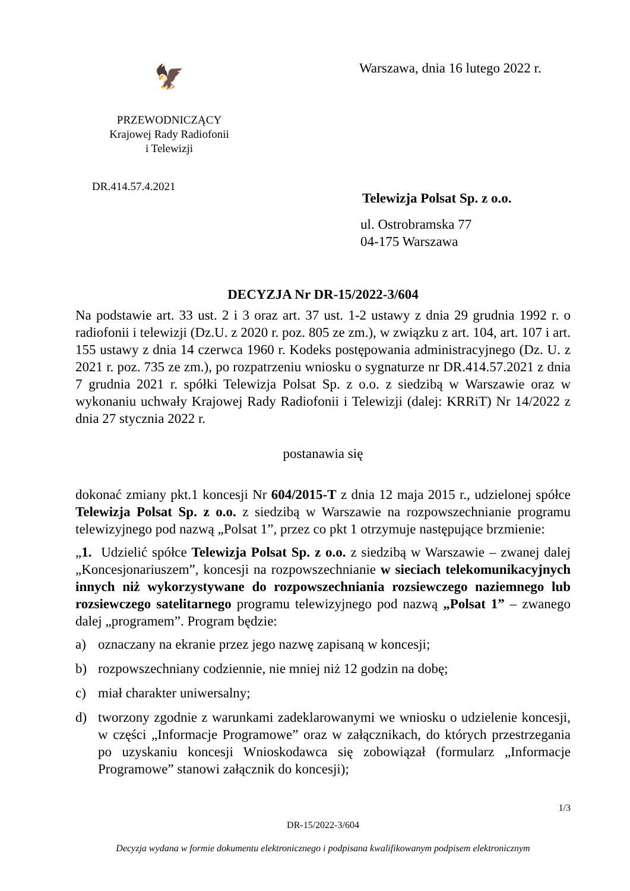🦅
PRZEWODNICZĄCY
Krajowej Rady Radiofonii
i Telewizji
DR.414.57.4.2021
Warszawa, dnia 16 lutego 2022 r.
Telewizja Polsat Sp. z o.o.
ul. Ostrobramska 77
04-175 Warszawa
DECYZJA Nr DR-15/2022-3/604
Na podstawie art. 33 ust. 2 i 3 oraz art. 37 ust. 1-2 ustawy z dnia 29 grudnia 1992 r. o radiofonii i telewizji (Dz.U. z 2020 r. poz. 805 ze zm.), w związku z art. 104, art. 107 i art. 155 ustawy z dnia 14 czerwca 1960 r. Kodeks postępowania administracyjnego (Dz. U. z 2021 r. poz. 735 ze zm.), po rozpatrzeniu wniosku o sygnaturze nr DR.414.57.2021 z dnia 7 grudnia 2021 r. spółki Telewizja Polsat Sp. z o.o. z siedzibą w Warszawie oraz w wykonaniu uchwały Krajowej Rady Radiofonii i Telewizji (dalej: KRRiT) Nr 14/2022 z dnia 27 stycznia 2022 r.
postanawia się
dokonać zmiany pkt.1 koncesji Nr 604/2015-T z dnia 12 maja 2015 r., udzielonej spółce Telewizja Polsat Sp. z o.o. z siedzibą w Warszawie na rozpowszechnianie programu telewizyjnego pod nazwą „Polsat 1”, przez co pkt 1 otrzymuje następujące brzmienie:
„1. Udzielić spółce Telewizja Polsat Sp. z o.o. z siedzibą w Warszawie – zwanej dalej „Koncesjonariuszem”, koncesji na rozpowszechnianie w sieciach telekomunikacyjnych innych niż wykorzystywane do rozpowszechniania rozsiewczego naziemnego lub rozsiewczego satelitarnego programu telewizyjnego pod nazwą „Polsat 1” – zwanego dalej „programem”. Program będzie:
a) oznaczany na ekranie przez jego nazwę zapisaną w koncesji;
b) rozpowszechniany codziennie, nie mniej niż 12 godzin na dobę;
c) miał charakter uniwersalny;
d) tworzony zgodnie z warunkami zadeklarowanymi we wniosku o udzielenie koncesji, w części „Informacje Programowe” oraz w załącznikach, do których przestrzegania po uzyskaniu koncesji Wnioskodawca się zobowiązał (formularz „Informacje Programowe” stanowi załącznik do koncesji);
1/3
DR-15/2022-3/604
Decyzja wydana w formie dokumentu elektronicznego i podpisana kwalifikowanym podpisem elektronicznym